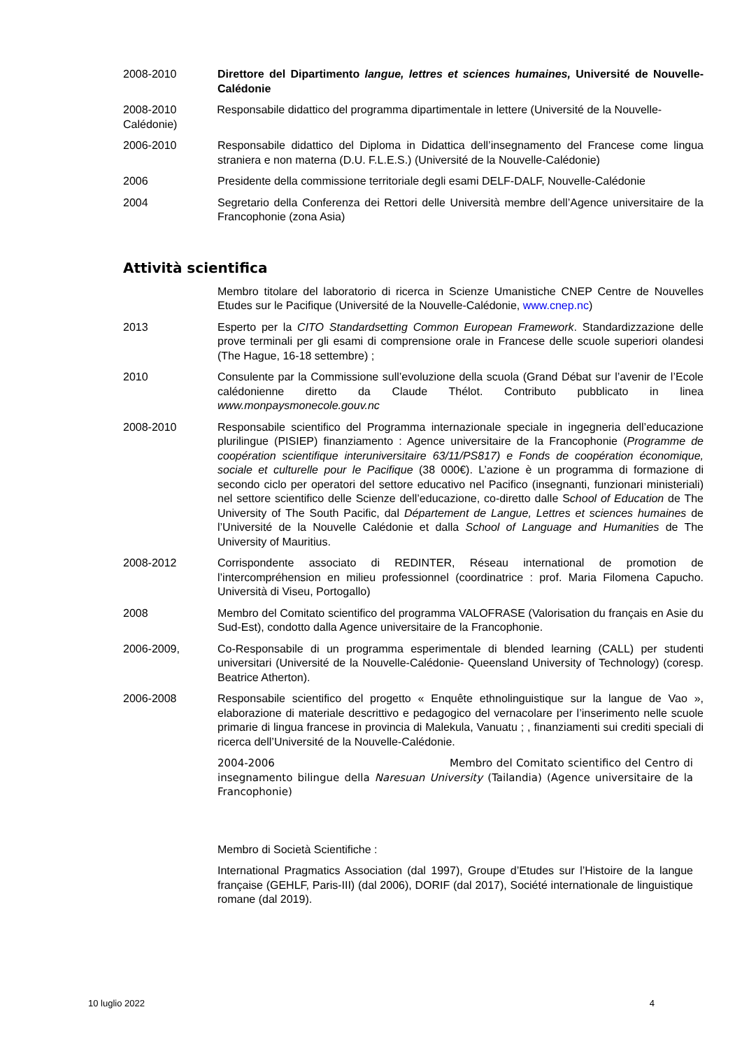2008-2010 Direttore del Dipartimento langue, lettres et sciences humaines, Université de Nouvelle-Calédonie
2008-2010 Responsabile didattico del programma dipartimentale in lettere (Université de la Nouvelle-Calédonie)
2006-2010 Responsabile didattico del Diploma in Didattica dell’insegnamento del Francese come lingua straniera e non materna (D.U. F.L.E.S.) (Université de la Nouvelle-Calédonie)
2006 Presidente della commissione territoriale degli esami DELF-DALF, Nouvelle-Calédonie
2004 Segretario della Conferenza dei Rettori delle Università membre dell’Agence universitaire de la Francophonie (zona Asia)
Attività scientifica
Membro titolare del laboratorio di ricerca in Scienze Umanistiche CNEP Centre de Nouvelles Etudes sur le Pacifique (Université de la Nouvelle-Calédonie, www.cnep.nc)
2013 Esperto per la CITO Standardsetting Common European Framework. Standardizzazione delle prove terminali per gli esami di comprensione orale in Francese delle scuole superiori olandesi (The Hague, 16-18 settembre) ;
2010 Consulente par la Commissione sull’evoluzione della scuola (Grand Débat sur l’avenir de l’Ecole calédonienne diretto da Claude Thélot. Contributo pubblicato in linea www.monpaysmonecole.gouv.nc
2008-2010 Responsabile scientifico del Programma internazionale speciale in ingegneria dell’educazione plurilingue (PISIEP) finanziamento : Agence universitaire de la Francophonie (Programme de coopération scientifique interuniversitaire 63/11/PS817) e Fonds de coopération économique, sociale et culturelle pour le Pacifique (38 000€). L’azione è un programma di formazione di secondo ciclo per operatori del settore educativo nel Pacifico (insegnanti, funzionari ministeriali) nel settore scientifico delle Scienze dell’educazione, co-diretto dalle School of Education de The University of The South Pacific, dal Département de Langue, Lettres et sciences humaines de l’Université de la Nouvelle Calédonie et dalla School of Language and Humanities de The University of Mauritius.
2008-2012 Corrispondente associato di REDINTER, Réseau international de promotion de l’intercompréhension en milieu professionnel (coordinatrice : prof. Maria Filomena Capucho. Università di Viseu, Portogallo)
2008 Membro del Comitato scientifico del programma VALOFRASE (Valorisation du français en Asie du Sud-Est), condotto dalla Agence universitaire de la Francophonie.
2006-2009, Co-Responsabile di un programma esperimentale di blended learning (CALL) per studenti universitari (Université de la Nouvelle-Calédonie- Queensland University of Technology) (coresp. Beatrice Atherton).
2006-2008 Responsabile scientifico del progetto « Enquête ethnolinguistique sur la langue de Vao », elaborazione di materiale descrittivo e pedagogico del vernacolare per l’inserimento nelle scuole primarie di lingua francese in provincia di Malekula, Vanuatu ; , finanziamenti sui crediti speciali di ricerca dell’Université de la Nouvelle-Calédonie.
2004-2006 Membro del Comitato scientifico del Centro di insegnamento bilingue della Naresuan University (Tailandia) (Agence universitaire de la Francophonie)
Membro di Società Scientifiche :
International Pragmatics Association (dal 1997), Groupe d’Etudes sur l’Histoire de la langue française (GEHLF, Paris-III) (dal 2006), DORIF (dal 2017), Société internationale de linguistique romane (dal 2019).
10 luglio 2022 4